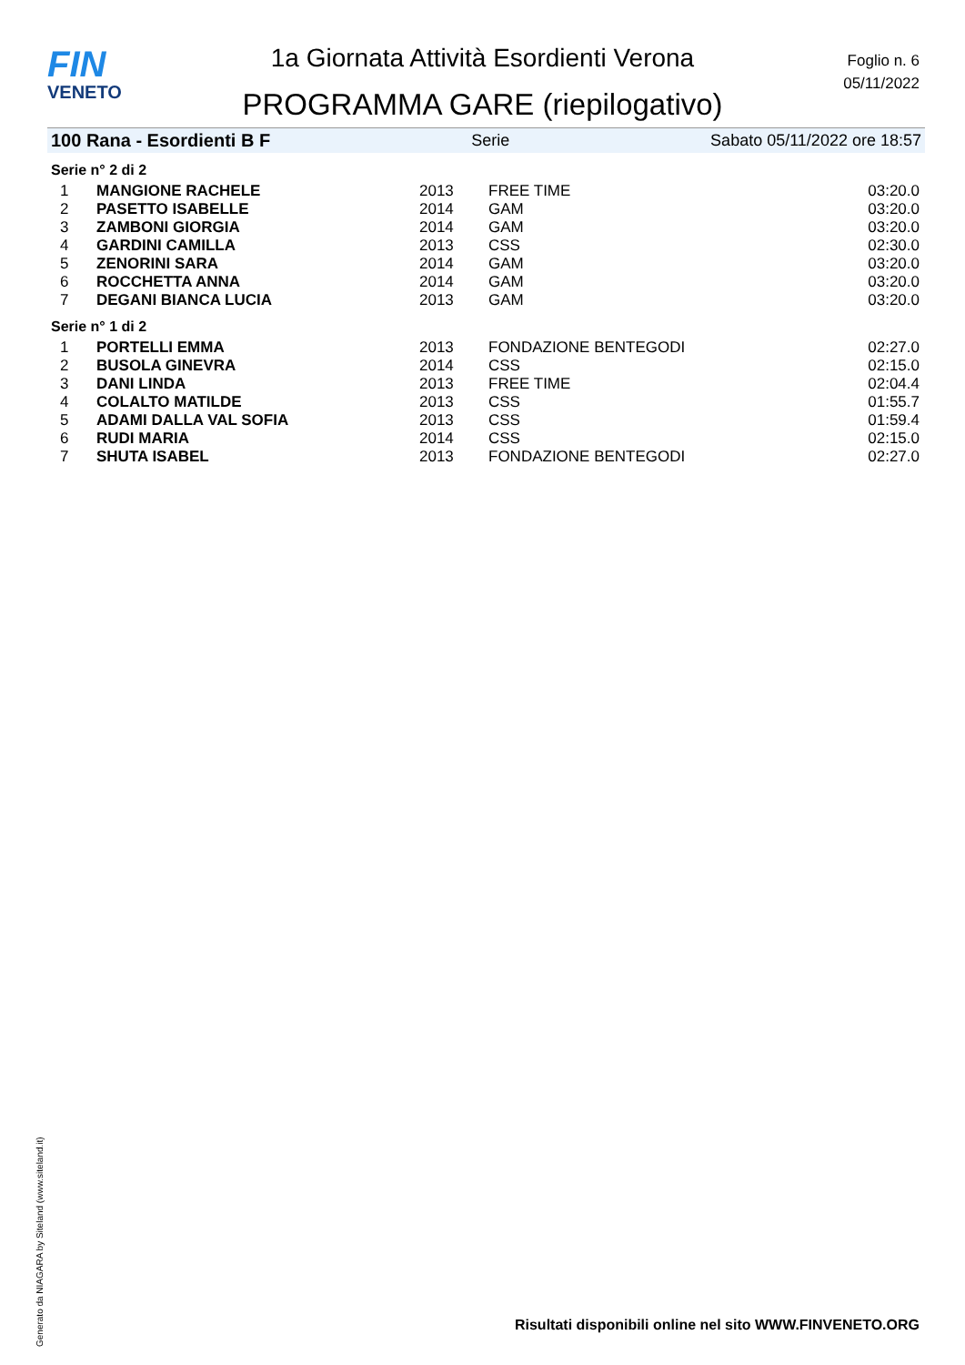FIN
VENETO
1a Giornata Attività Esordienti Verona
PROGRAMMA GARE (riepilogativo)
Foglio n. 6
05/11/2022
100 Rana - Esordienti B F Serie Sabato 05/11/2022 ore 18:57
Serie n° 2 di 2
| 1 | MANGIONE RACHELE | 2013 | FREE TIME | 03:20.0 |
| 2 | PASETTO ISABELLE | 2014 | GAM | 03:20.0 |
| 3 | ZAMBONI GIORGIA | 2014 | GAM | 03:20.0 |
| 4 | GARDINI CAMILLA | 2013 | CSS | 02:30.0 |
| 5 | ZENORINI SARA | 2014 | GAM | 03:20.0 |
| 6 | ROCCHETTA ANNA | 2014 | GAM | 03:20.0 |
| 7 | DEGANI BIANCA LUCIA | 2013 | GAM | 03:20.0 |
Serie n° 1 di 2
| 1 | PORTELLI EMMA | 2013 | FONDAZIONE BENTEGODI | 02:27.0 |
| 2 | BUSOLA GINEVRA | 2014 | CSS | 02:15.0 |
| 3 | DANI LINDA | 2013 | FREE TIME | 02:04.4 |
| 4 | COLALTO MATILDE | 2013 | CSS | 01:55.7 |
| 5 | ADAMI DALLA VAL SOFIA | 2013 | CSS | 01:59.4 |
| 6 | RUDI MARIA | 2014 | CSS | 02:15.0 |
| 7 | SHUTA ISABEL | 2013 | FONDAZIONE BENTEGODI | 02:27.0 |
Generato da NIAGARA by Siteland (www.siteland.it)
Risultati disponibili online nel sito WWW.FINVENETO.ORG